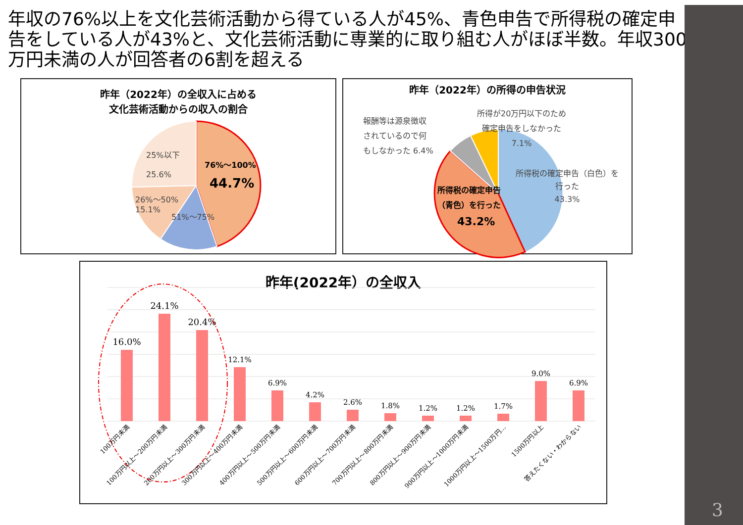年収の76%以上を文化芸術活動から得ている人が45%、青色申告で所得税の確定申告をしている人が43%と、文化芸術活動に専業的に取り組む人がほぼ半数。年収300万円未満の人が回答者の6割を超える
昨年（2022年）の全収入に占める
文化芸術活動からの収入の割合
25%以下
25.6%
76%～100%
44.7%
26%～50%
15.1%
51%～75%
昨年（2022年）の所得の申告状況
報酬等は源泉徴収
されているので何
もしなかった 6.4%
所得が20万円以下のため
確定申告をしなかった
7.1%
所得税の確定申告（白色）を
行った
43.3%
所得税の確定申告
（青色）を行った
43.2%
昨年(2022年）の全収入
16.0%
24.1%
20.4%
12.1%
6.9%
4.2%
2.6%
1.8%
1.2%
1.2%
1.7%
9.0%
6.9%
100万円未満
100万円以上～200万円未満
200万円以上～300万円未満
300万円以上～400万円未満
400万円以上～500万円未満
500万円以上～600万円未満
600万円以上～700万円未満
700万円以上～800万円未満
800万円以上～900万円未満
900万円以上～1000万円未満
1000万円以上～1500万円…
1500万円以上
答えたくない・わからない
3